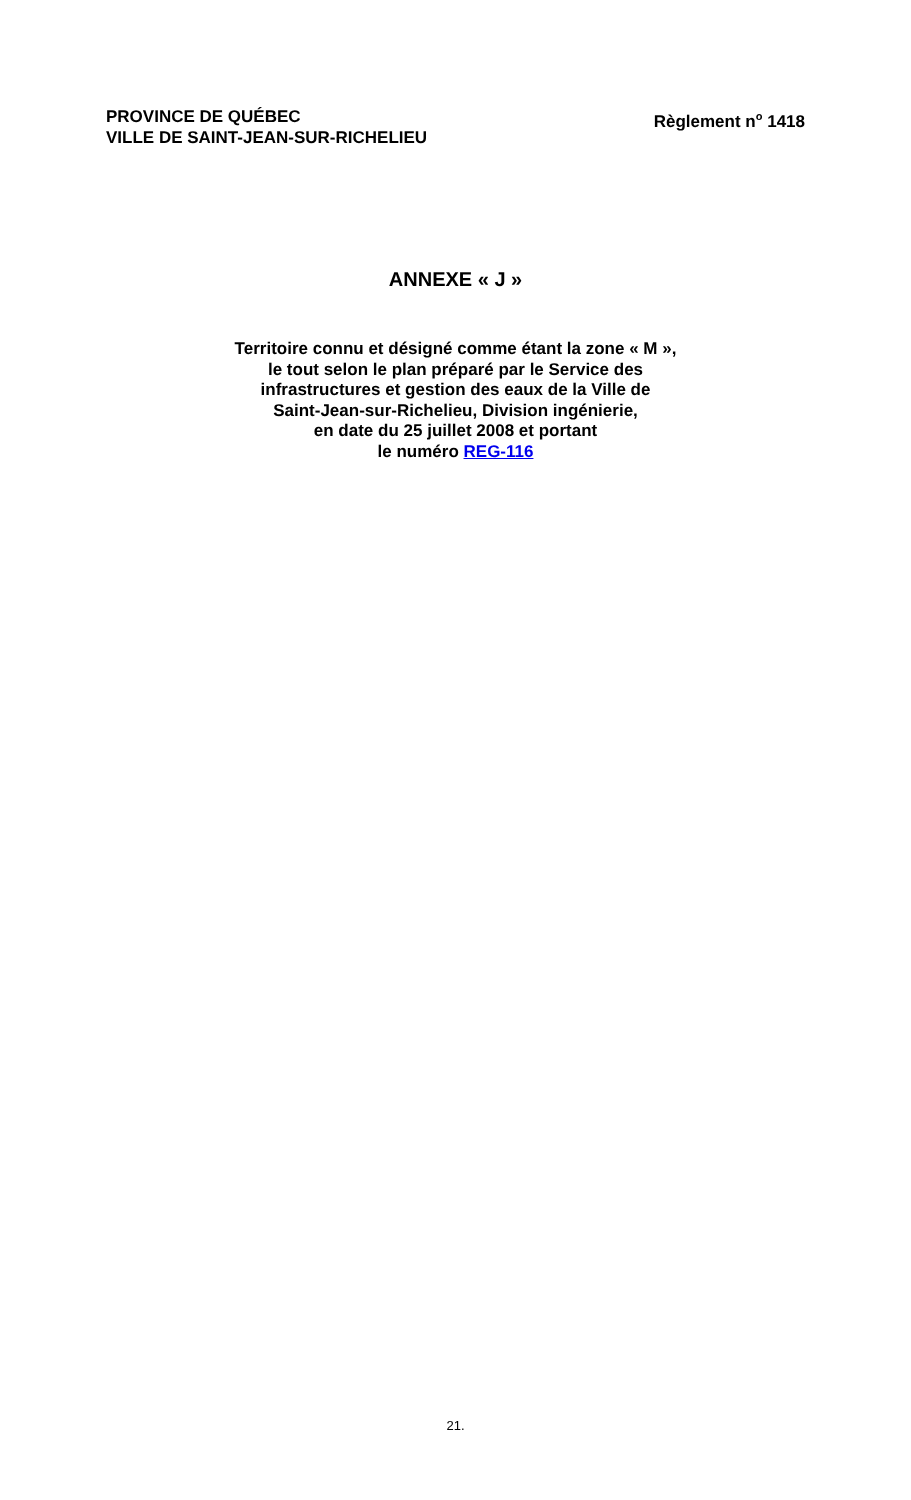PROVINCE DE QUÉBEC
VILLE DE SAINT-JEAN-SUR-RICHELIEU
Règlement n<sup>o</sup> 1418
ANNEXE « J »
Territoire connu et désigné comme étant la zone « M »,
le tout selon le plan préparé par le Service des
infrastructures et gestion des eaux de la Ville de
Saint-Jean-sur-Richelieu, Division ingénierie,
en date du 25 juillet 2008 et portant
le numéro REG-116
21.